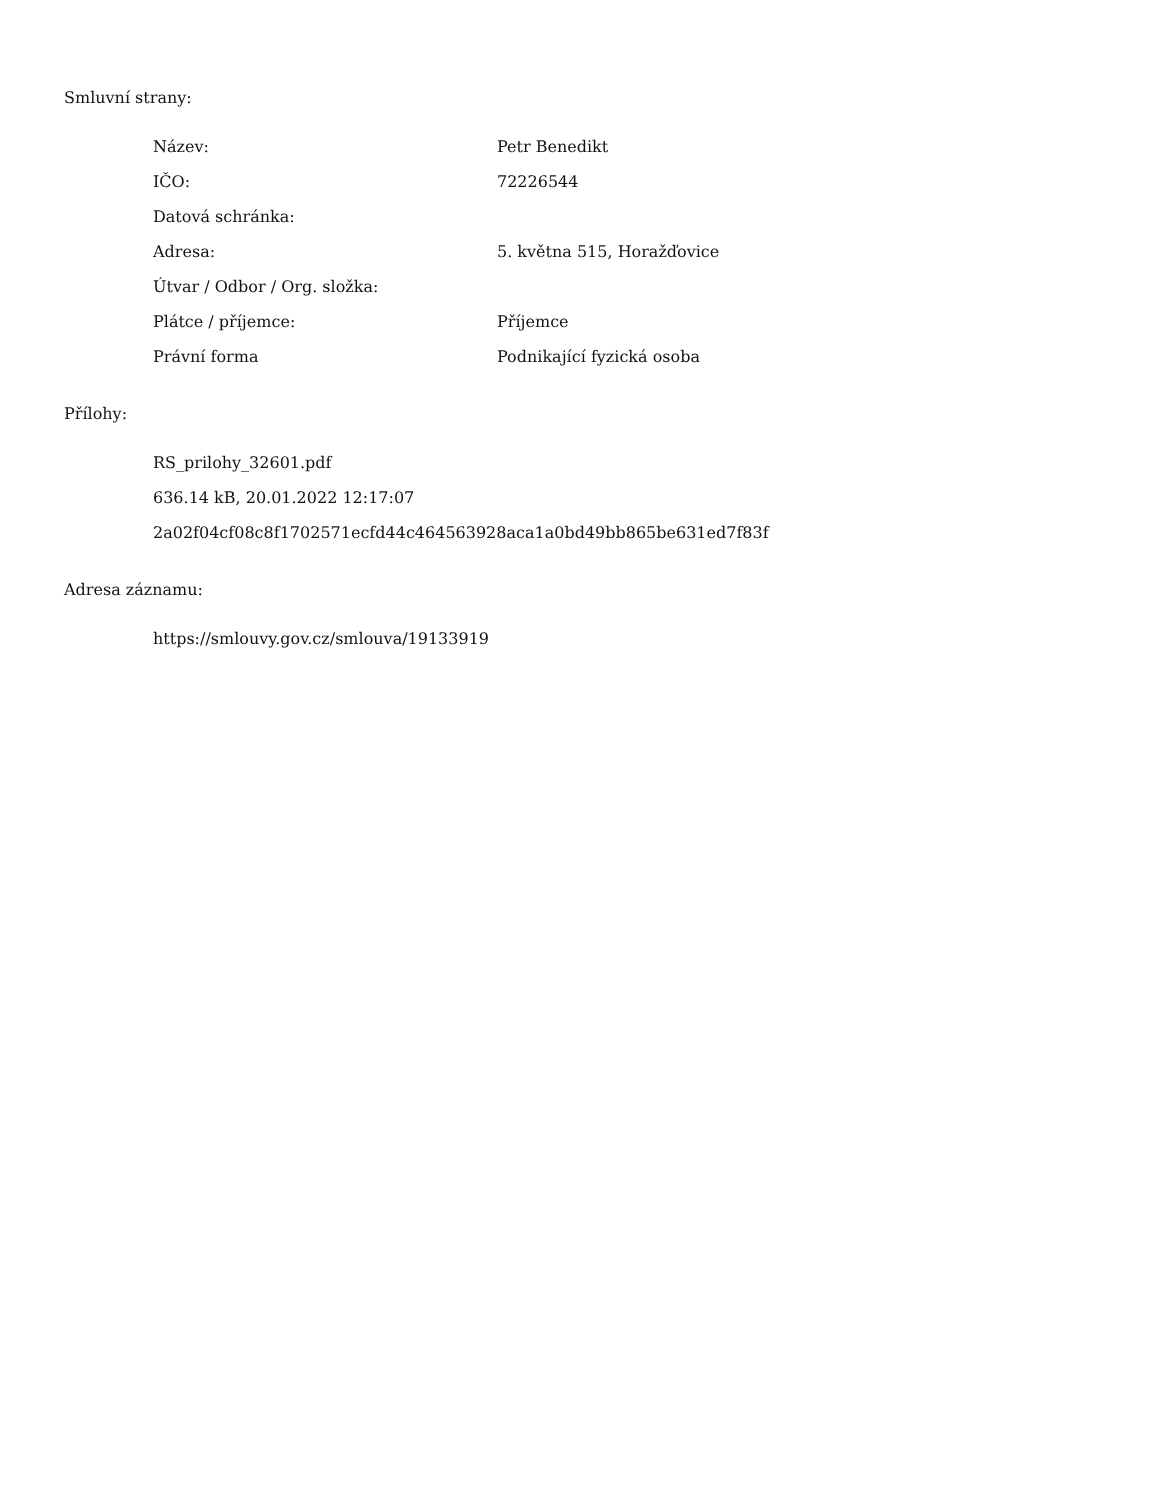Smluvní strany:
| Název: | Petr Benedikt |
| IČO: | 72226544 |
| Datová schránka: | |
| Adresa: | 5. května 515, Horažďovice |
| Útvar / Odbor / Org. složka: | |
| Plátce / příjemce: | Příjemce |
| Právní forma | Podnikající fyzická osoba |
Přílohy:
RS_prilohy_32601.pdf
636.14 kB, 20.01.2022 12:17:07
2a02f04cf08c8f1702571ecfd44c464563928aca1a0bd49bb865be631ed7f83f
Adresa záznamu:
https://smlouvy.gov.cz/smlouva/19133919